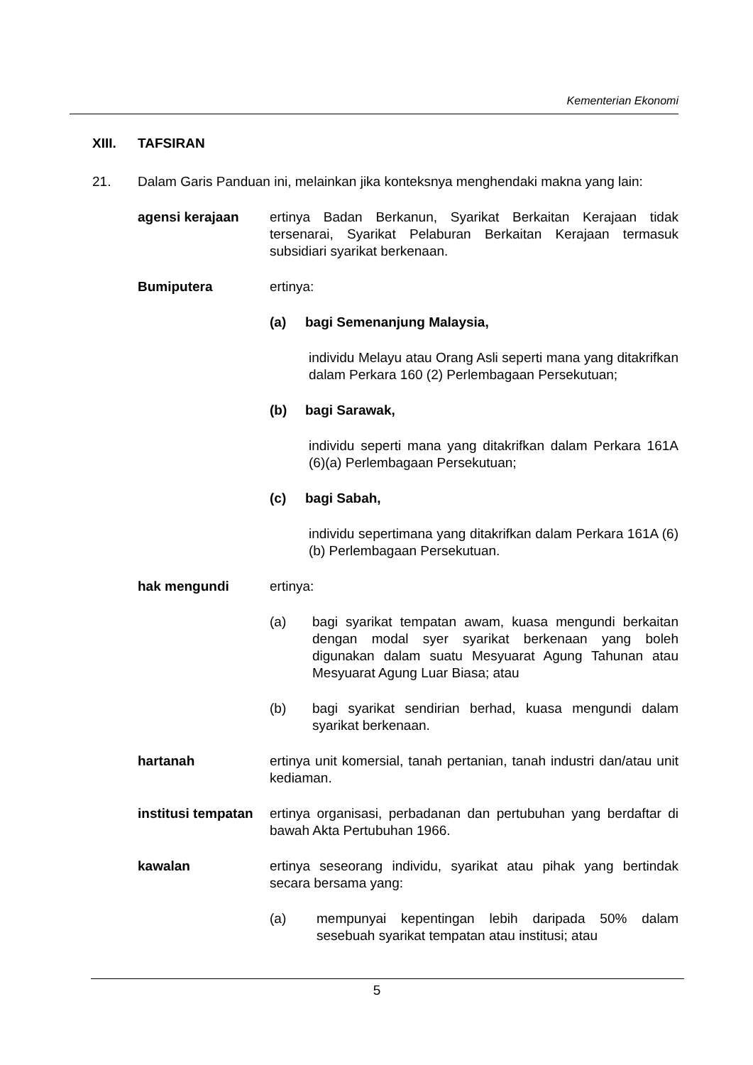Kementerian Ekonomi
XIII. TAFSIRAN
21. Dalam Garis Panduan ini, melainkan jika konteksnya menghendaki makna yang lain:
agensi kerajaan ertinya Badan Berkanun, Syarikat Berkaitan Kerajaan tidak tersenarai, Syarikat Pelaburan Berkaitan Kerajaan termasuk subsidiari syarikat berkenaan.
Bumiputera ertinya:
(a) bagi Semenanjung Malaysia,
individu Melayu atau Orang Asli seperti mana yang ditakrifkan dalam Perkara 160 (2) Perlembagaan Persekutuan;
(b) bagi Sarawak,
individu seperti mana yang ditakrifkan dalam Perkara 161A (6)(a) Perlembagaan Persekutuan;
(c) bagi Sabah,
individu sepertimana yang ditakrifkan dalam Perkara 161A (6)(b) Perlembagaan Persekutuan.
hak mengundi ertinya:
(a) bagi syarikat tempatan awam, kuasa mengundi berkaitan dengan modal syer syarikat berkenaan yang boleh digunakan dalam suatu Mesyuarat Agung Tahunan atau Mesyuarat Agung Luar Biasa; atau
(b) bagi syarikat sendirian berhad, kuasa mengundi dalam syarikat berkenaan.
hartanah ertinya unit komersial, tanah pertanian, tanah industri dan/atau unit kediaman.
institusi tempatan
ertinya organisasi, perbadanan dan pertubuhan yang berdaftar di bawah Akta Pertubuhan 1966.
kawalan ertinya seseorang individu, syarikat atau pihak yang bertindak secara bersama yang:
(a) mempunyai kepentingan lebih daripada 50% dalam sesebuah syarikat tempatan atau institusi; atau
5